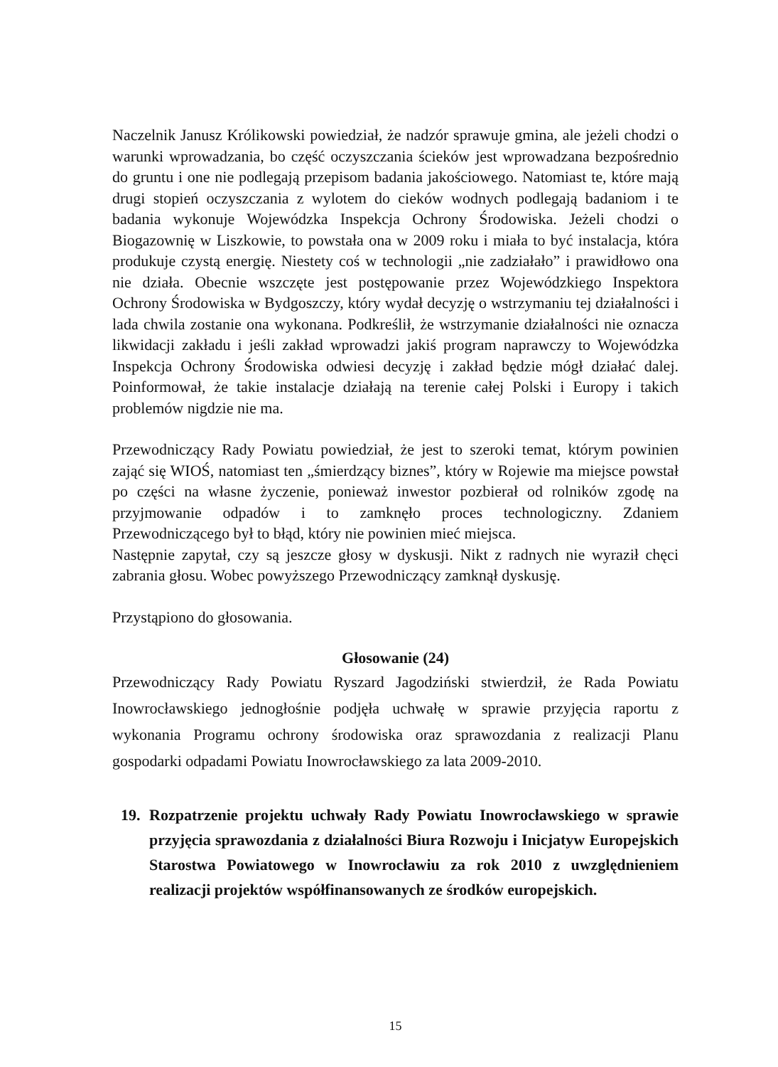Naczelnik Janusz Królikowski powiedział, że nadzór sprawuje gmina, ale jeżeli chodzi o warunki wprowadzania, bo część oczyszczania ścieków jest wprowadzana bezpośrednio do gruntu i one nie podlegają przepisom badania jakościowego. Natomiast te, które mają drugi stopień oczyszczania z wylotem do cieków wodnych podlegają badaniom i te badania wykonuje Wojewódzka Inspekcja Ochrony Środowiska. Jeżeli chodzi o Biogazownię w Liszkowie, to powstała ona w 2009 roku i miała to być instalacja, która produkuje czystą energię. Niestety coś w technologii „nie zadziałało” i prawidłowo ona nie działa. Obecnie wszczęte jest postępowanie przez Wojewódzkiego Inspektora Ochrony Środowiska w Bydgoszczy, który wydał decyzję o wstrzymaniu tej działalności i lada chwila zostanie ona wykonana. Podkreślił, że wstrzymanie działalności nie oznacza likwidacji zakładu i jeśli zakład wprowadzi jakiś program naprawczy to Wojewódzka Inspekcja Ochrony Środowiska odwiesi decyzję i zakład będzie mógł działać dalej. Poinformował, że takie instalacje działają na terenie całej Polski i Europy i takich problemów nigdzie nie ma.
Przewodniczący Rady Powiatu powiedział, że jest to szeroki temat, którym powinien zająć się WIOŚ, natomiast ten „śmierdzący biznes”, który w Rojewie ma miejsce powstał po części na własne życzenie, ponieważ inwestor pozbierał od rolników zgodę na przyjmowanie odpadów i to zamknęło proces technologiczny. Zdaniem Przewodniczącego był to błąd, który nie powinien mieć miejsca.
Następnie zapytał, czy są jeszcze głosy w dyskusji. Nikt z radnych nie wyraził chęci zabrania głosu. Wobec powyższego Przewodniczący zamknął dyskusję.
Przystąpiono do głosowania.
Głosowanie (24)
Przewodniczący Rady Powiatu Ryszard Jagodziński stwierdził, że Rada Powiatu Inowrocławskiego jednogłośnie podjęła uchwałę w sprawie przyjęcia raportu z wykonania Programu ochrony środowiska oraz sprawozdania z realizacji Planu gospodarki odpadami Powiatu Inowrocławskiego za lata 2009-2010.
19. Rozpatrzenie projektu uchwały Rady Powiatu Inowrocławskiego w sprawie przyjęcia sprawozdania z działalności Biura Rozwoju i Inicjatyw Europejskich Starostwa Powiatowego w Inowrocławiu za rok 2010 z uwzględnieniem realizacji projektów współfinansowanych ze środków europejskich.
15